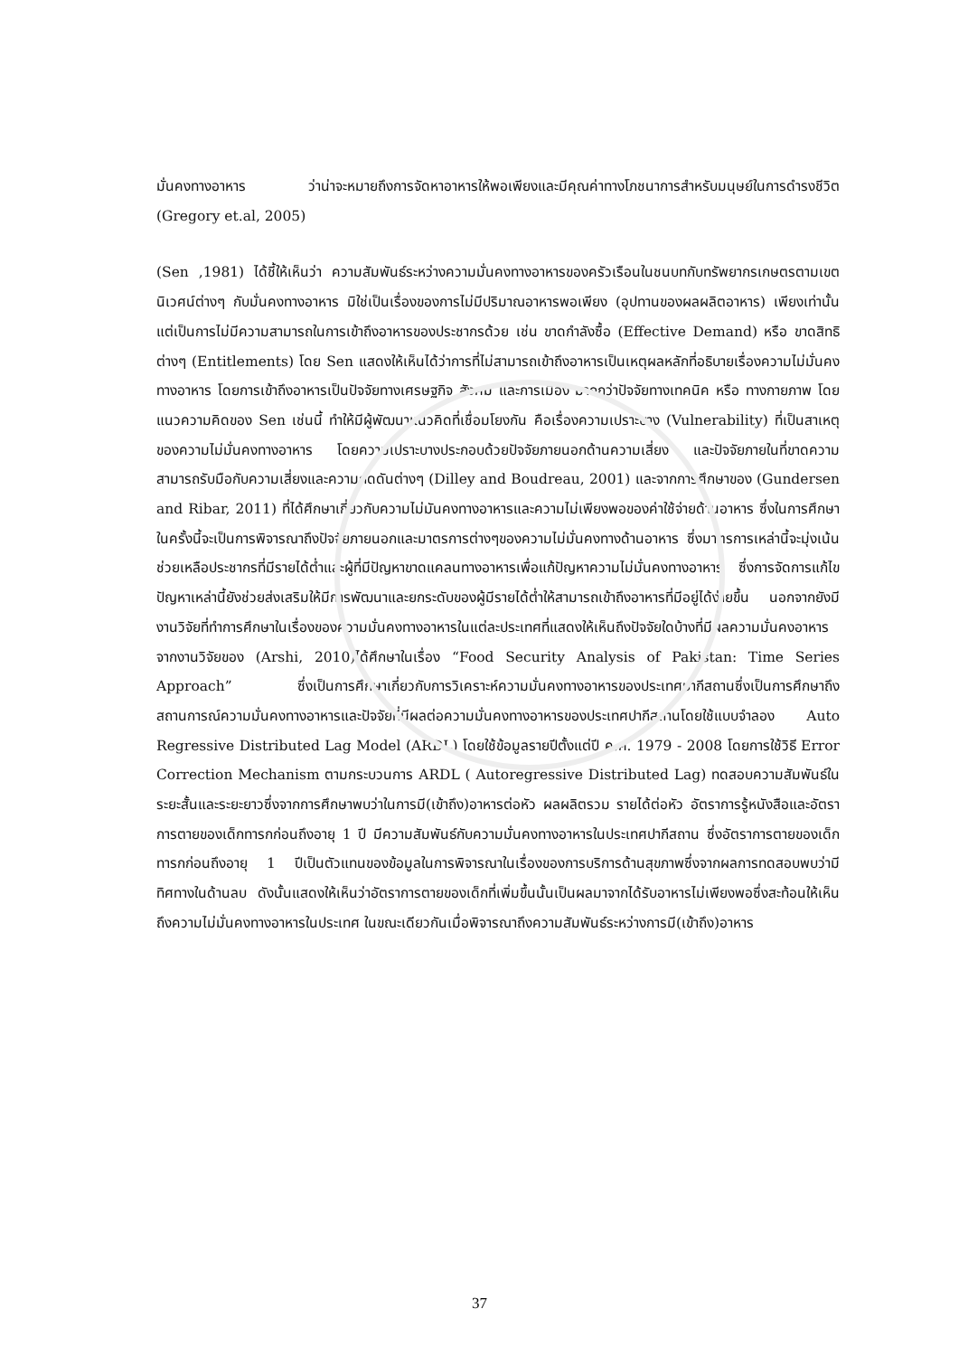มั่นคงทางอาหาร ว่าน่าจะหมายถึงการจัดหาอาหารให้พอเพียงและมีคุณค่าทางโภชนาการสำหรับมนุษย์ในการดำรงชีวิต (Gregory et.al, 2005)
(Sen ,1981) ได้ชี้ให้เห็นว่า ความสัมพันธ์ระหว่างความมั่นคงทางอาหารของครัวเรือนในชนบทกับทรัพยากรเกษตรตามเขตนิเวศน์ต่างๆ กับมั่นคงทางอาหาร มิใช่เป็นเรื่องของการไม่มีปริมาณอาหารพอเพียง (อุปทานของผลผลิตอาหาร) เพียงเท่านั้น แต่เป็นการไม่มีความสามารถในการเข้าถึงอาหารของประชากรด้วย เช่น ขาดกำลังซื้อ (Effective Demand) หรือ ขาดสิทธิต่างๆ (Entitlements) โดย Sen แสดงให้เห็นได้ว่าการที่ไม่สามารถเข้าถึงอาหารเป็นเหตุผลหลักที่อธิบายเรื่องความไม่มั่นคงทางอาหาร โดยการเข้าถึงอาหารเป็นปัจจัยทางเศรษฐกิจ สังคม และการเมือง มากกว่าปัจจัยทางเทคนิค หรือ ทางกายภาพ โดยแนวความคิดของ Sen เช่นนี้ ทำให้มีผู้พัฒนาแนวคิดที่เชื่อมโยงกัน คือเรื่องความเปราะบาง (Vulnerability) ที่เป็นสาเหตุของความไม่มั่นคงทางอาหาร โดยความเปราะบางประกอบด้วยปัจจัยภายนอกด้านความเสี่ยง และปัจจัยภายในที่ขาดความสามารถรับมือกับความเสี่ยงและความกดดันต่างๆ (Dilley and Boudreau, 2001) และจากการศึกษาของ (Gundersen and Ribar, 2011) ที่ได้ศึกษาเกี่ยวกับความไม่มันคงทางอาหารและความไม่เพียงพอของค่าใช้จ่ายด้านอาหาร ซึ่งในการศึกษาในครั้งนี้จะเป็นการพิจารณาถึงปัจจัยภายนอกและมาตรการต่างๆของความไม่มั่นคงทางด้านอาหาร ซึ่งมาตรการเหล่านี้จะมุ่งเน้นช่วยเหลือประชากรที่มีรายได้ต่ำและผู้ที่มีปัญหาขาดแคลนทางอาหารเพื่อแก้ปัญหาความไม่มั่นคงทางอาหาร ซึ่งการจัดการแก้ไขปัญหาเหล่านี้ยังช่วยส่งเสริมให้มีการพัฒนาและยกระดับของผู้มีรายได้ต่ำให้สามารถเข้าถึงอาหารที่มีอยู่ได้ง่ายขึ้น นอกจากยังมีงานวิจัยที่ทำการศึกษาในเรื่องของความมั่นคงทางอาหารในแต่ละประเทศที่แสดงให้เห็นถึงปัจจัยใดบ้างที่มีผลความมั่นคงอาหาร จากงานวิจัยของ (Arshi, 2010)ได้ศึกษาในเรื่อง “Food Security Analysis of Pakistan: Time Series Approach” ซึ่งเป็นการศึกษาเกี่ยวกับการวิเคราะห์ความมั่นคงทางอาหารของประเทศปากีสถานซึ่งเป็นการศึกษาถึงสถานการณ์ความมั่นคงทางอาหารและปัจจัยที่มีผลต่อความมั่นคงทางอาหารของประเทศปากีสถานโดยใช้แบบจำลอง Auto Regressive Distributed Lag Model (ARDL) โดยใช้ข้อมูลรายปีตั้งแต่ปี ค.ศ. 1979 - 2008 โดยการใช้วิธี Error Correction Mechanism ตามกระบวนการ ARDL ( Autoregressive Distributed Lag) ทดสอบความสัมพันธ์ในระยะสั้นและระยะยาวซึ่งจากการศึกษาพบว่าในการมี(เข้าถึง)อาหารต่อหัว ผลผลิตรวม รายได้ต่อหัว อัตราการรู้หนังสือและอัตราการตายของเด็กทารกก่อนถึงอายุ 1 ปี มีความสัมพันธ์กับความมั่นคงทางอาหารในประเทศปากีสถาน ซึ่งอัตราการตายของเด็กทารกก่อนถึงอายุ 1 ปีเป็นตัวแทนของข้อมูลในการพิจารณาในเรื่องของการบริการด้านสุขภาพซึ่งจากผลการทดสอบพบว่ามีทิศทางในด้านลบ ดังนั้นแสดงให้เห็นว่าอัตราการตายของเด็กที่เพิ่มขึ้นนั้นเป็นผลมาจากได้รับอาหารไม่เพียงพอซึ่งสะท้อนให้เห็นถึงความไม่มั่นคงทางอาหารในประเทศ ในขณะเดียวกันเมื่อพิจารณาถึงความสัมพันธ์ระหว่างการมี(เข้าถึง)อาหาร
37